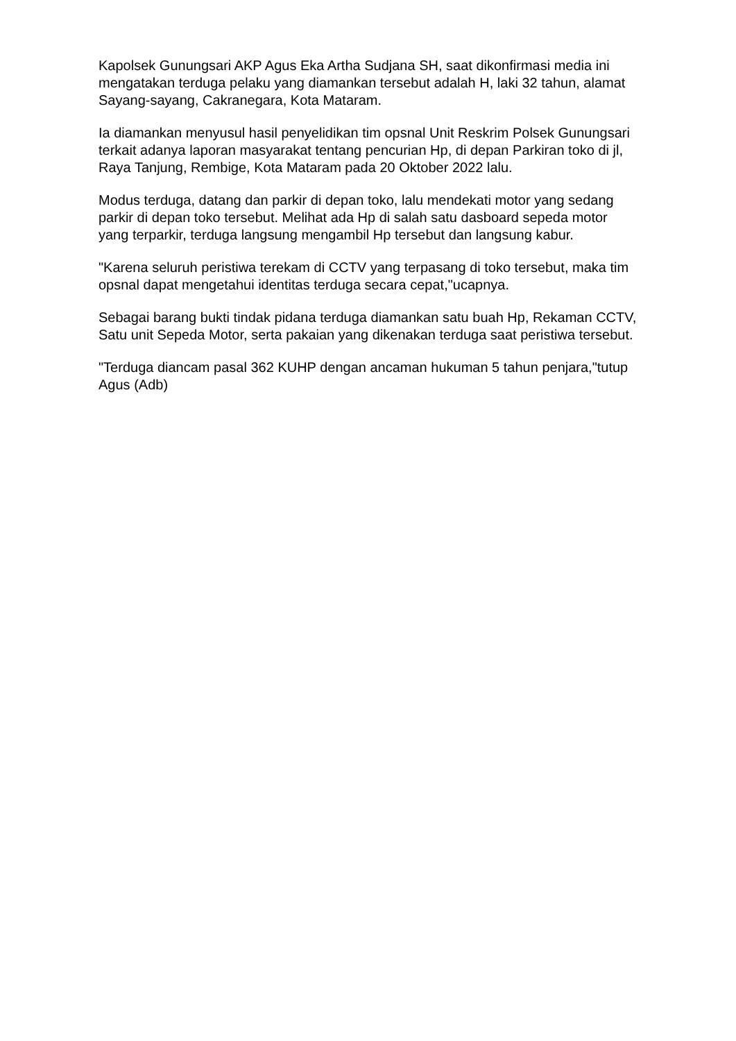Kapolsek Gunungsari AKP Agus Eka Artha Sudjana SH, saat dikonfirmasi media ini mengatakan terduga pelaku yang diamankan tersebut adalah H, laki 32 tahun, alamat Sayang-sayang, Cakranegara, Kota Mataram.
Ia diamankan menyusul hasil penyelidikan tim opsnal Unit Reskrim Polsek Gunungsari terkait adanya laporan masyarakat tentang pencurian Hp, di depan Parkiran toko di jl, Raya Tanjung, Rembige, Kota Mataram pada 20 Oktober 2022 lalu.
Modus terduga, datang dan parkir di depan toko, lalu mendekati motor yang sedang parkir di depan toko tersebut. Melihat ada Hp di salah satu dasboard sepeda motor yang terparkir, terduga langsung mengambil Hp tersebut dan langsung kabur.
"Karena seluruh peristiwa terekam di CCTV yang terpasang di toko tersebut, maka tim opsnal dapat mengetahui identitas terduga secara cepat,"ucapnya.
Sebagai barang bukti tindak pidana terduga diamankan satu buah Hp, Rekaman CCTV, Satu unit Sepeda Motor, serta pakaian yang dikenakan terduga saat peristiwa tersebut.
"Terduga diancam pasal 362 KUHP dengan ancaman hukuman 5 tahun penjara,"tutup Agus (Adb)